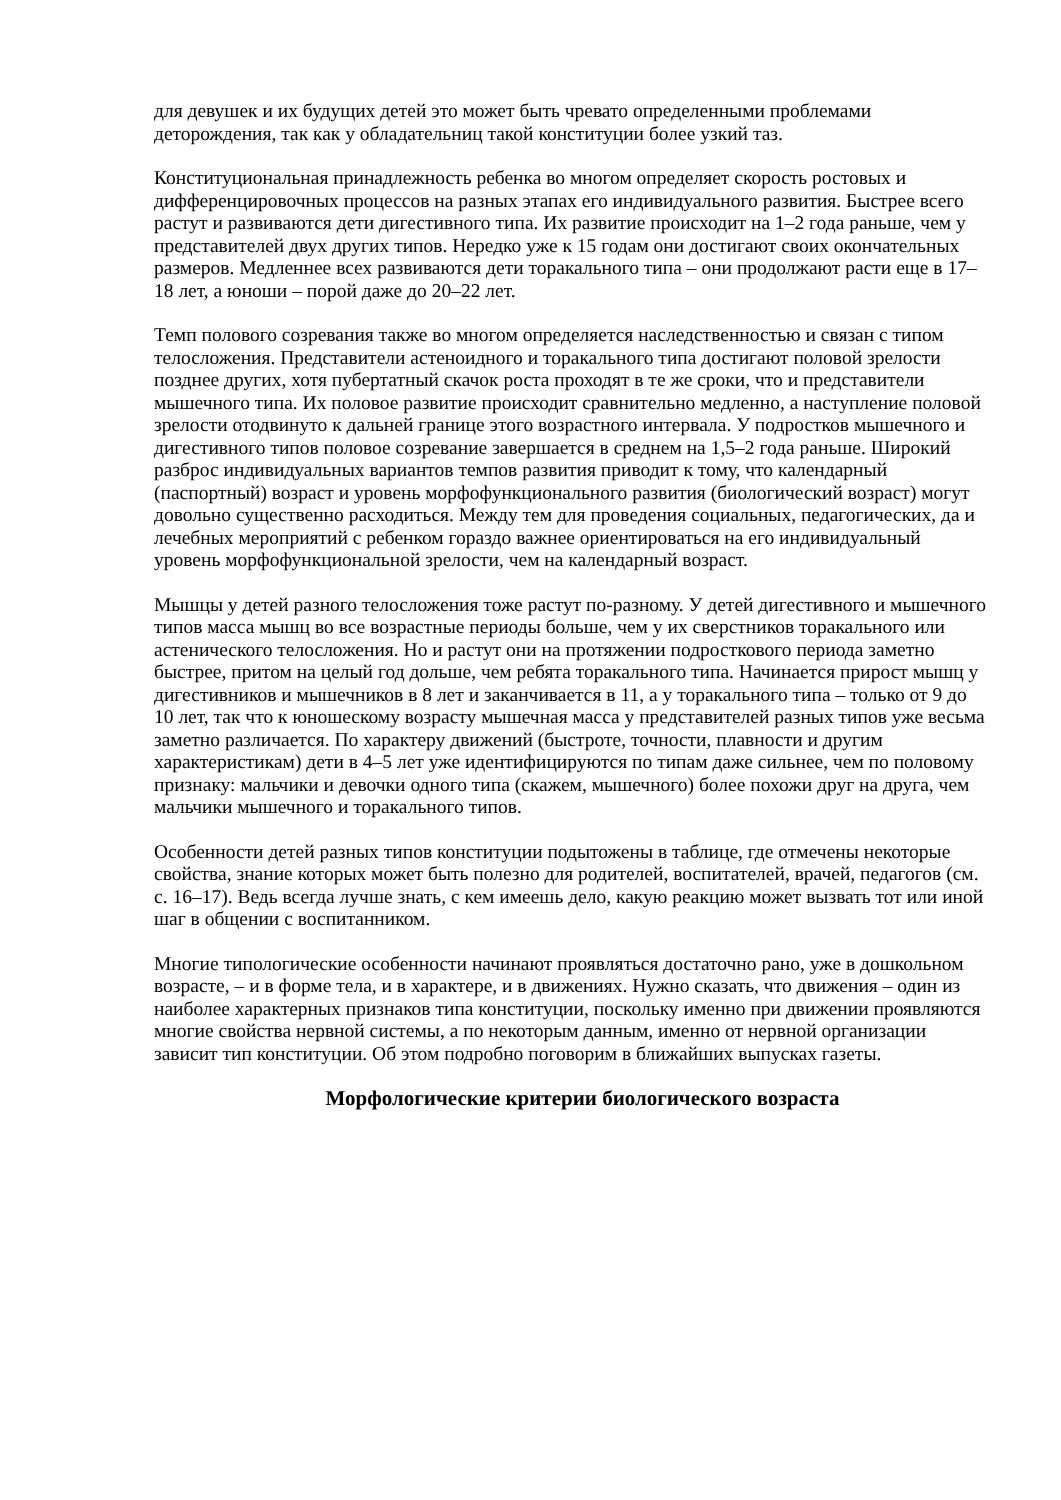для девушек и их будущих детей это может быть чревато определенными проблемами деторождения, так как у обладательниц такой конституции более узкий таз.
Конституциональная принадлежность ребенка во многом определяет скорость ростовых и дифференцировочных процессов на разных этапах его индивидуального развития. Быстрее всего растут и развиваются дети дигестивного типа. Их развитие происходит на 1–2 года раньше, чем у представителей двух других типов. Нередко уже к 15 годам они достигают своих окончательных размеров. Медленнее всех развиваются дети торакального типа – они продолжают расти еще в 17–18 лет, а юноши – порой даже до 20–22 лет.
Темп полового созревания также во многом определяется наследственностью и связан с типом телосложения. Представители астеноидного и торакального типа достигают половой зрелости позднее других, хотя пубертатный скачок роста проходят в те же сроки, что и представители мышечного типа. Их половое развитие происходит сравнительно медленно, а наступление половой зрелости отодвинуто к дальней границе этого возрастного интервала. У подростков мышечного и дигестивного типов половое созревание завершается в среднем на 1,5–2 года раньше. Широкий разброс индивидуальных вариантов темпов развития приводит к тому, что календарный (паспортный) возраст и уровень морфофункционального развития (биологический возраст) могут довольно существенно расходиться. Между тем для проведения социальных, педагогических, да и лечебных мероприятий с ребенком гораздо важнее ориентироваться на его индивидуальный уровень морфофункциональной зрелости, чем на календарный возраст.
Мышцы у детей разного телосложения тоже растут по-разному. У детей дигестивного и мышечного типов масса мышц во все возрастные периоды больше, чем у их сверстников торакального или астенического телосложения. Но и растут они на протяжении подросткового периода заметно быстрее, притом на целый год дольше, чем ребята торакального типа. Начинается прирост мышц у дигестивников и мышечников в 8 лет и заканчивается в 11, а у торакального типа – только от 9 до 10 лет, так что к юношескому возрасту мышечная масса у представителей разных типов уже весьма заметно различается. По характеру движений (быстроте, точности, плавности и другим характеристикам) дети в 4–5 лет уже идентифицируются по типам даже сильнее, чем по половому признаку: мальчики и девочки одного типа (скажем, мышечного) более похожи друг на друга, чем мальчики мышечного и торакального типов.
Особенности детей разных типов конституции подытожены в таблице, где отмечены некоторые свойства, знание которых может быть полезно для родителей, воспитателей, врачей, педагогов (см. с. 16–17). Ведь всегда лучше знать, с кем имеешь дело, какую реакцию может вызвать тот или иной шаг в общении с воспитанником.
Многие типологические особенности начинают проявляться достаточно рано, уже в дошкольном возрасте, – и в форме тела, и в характере, и в движениях. Нужно сказать, что движения – один из наиболее характерных признаков типа конституции, поскольку именно при движении проявляются многие свойства нервной системы, а по некоторым данным, именно от нервной организации зависит тип конституции. Об этом подробно поговорим в ближайших выпусках газеты.
Морфологические критерии биологического возраста